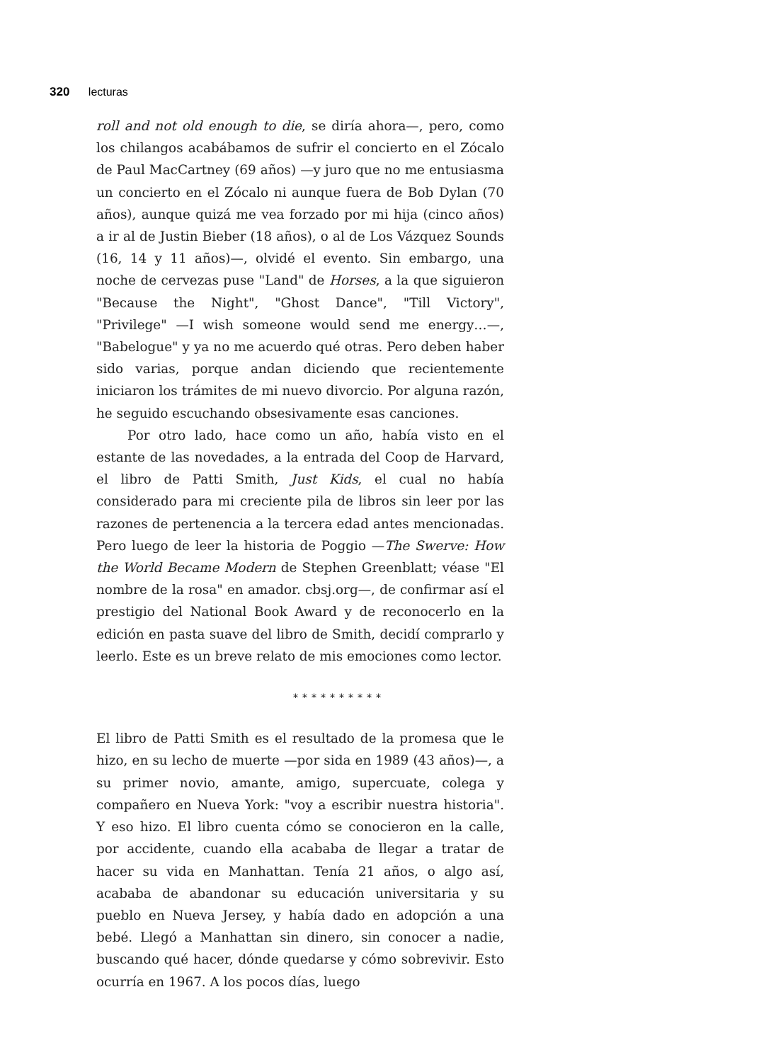320 lecturas
roll and not old enough to die, se diría ahora—, pero, como los chilangos acabábamos de sufrir el concierto en el Zócalo de Paul MacCartney (69 años) —y juro que no me entusiasma un concierto en el Zócalo ni aunque fuera de Bob Dylan (70 años), aunque quizá me vea forzado por mi hija (cinco años) a ir al de Justin Bieber (18 años), o al de Los Vázquez Sounds (16, 14 y 11 años)—, olvidé el evento. Sin embargo, una noche de cervezas puse "Land" de Horses, a la que siguieron "Because the Night", "Ghost Dance", "Till Victory", "Privilege" —I wish someone would send me energy…—, "Babelogue" y ya no me acuerdo qué otras. Pero deben haber sido varias, porque andan diciendo que recientemente iniciaron los trámites de mi nuevo divorcio. Por alguna razón, he seguido escuchando obsesivamente esas canciones.
Por otro lado, hace como un año, había visto en el estante de las novedades, a la entrada del Coop de Harvard, el libro de Patti Smith, Just Kids, el cual no había considerado para mi creciente pila de libros sin leer por las razones de pertenencia a la tercera edad antes mencionadas. Pero luego de leer la historia de Poggio —The Swerve: How the World Became Modern de Stephen Greenblatt; véase "El nombre de la rosa" en amador. cbsj.org—, de confirmar así el prestigio del National Book Award y de reconocerlo en la edición en pasta suave del libro de Smith, decidí comprarlo y leerlo. Este es un breve relato de mis emociones como lector.
**********
El libro de Patti Smith es el resultado de la promesa que le hizo, en su lecho de muerte —por sida en 1989 (43 años)—, a su primer novio, amante, amigo, supercuate, colega y compañero en Nueva York: "voy a escribir nuestra historia". Y eso hizo. El libro cuenta cómo se conocieron en la calle, por accidente, cuando ella acababa de llegar a tratar de hacer su vida en Manhattan. Tenía 21 años, o algo así, acababa de abandonar su educación universitaria y su pueblo en Nueva Jersey, y había dado en adopción a una bebé. Llegó a Manhattan sin dinero, sin conocer a nadie, buscando qué hacer, dónde quedarse y cómo sobrevivir. Esto ocurría en 1967. A los pocos días, luego